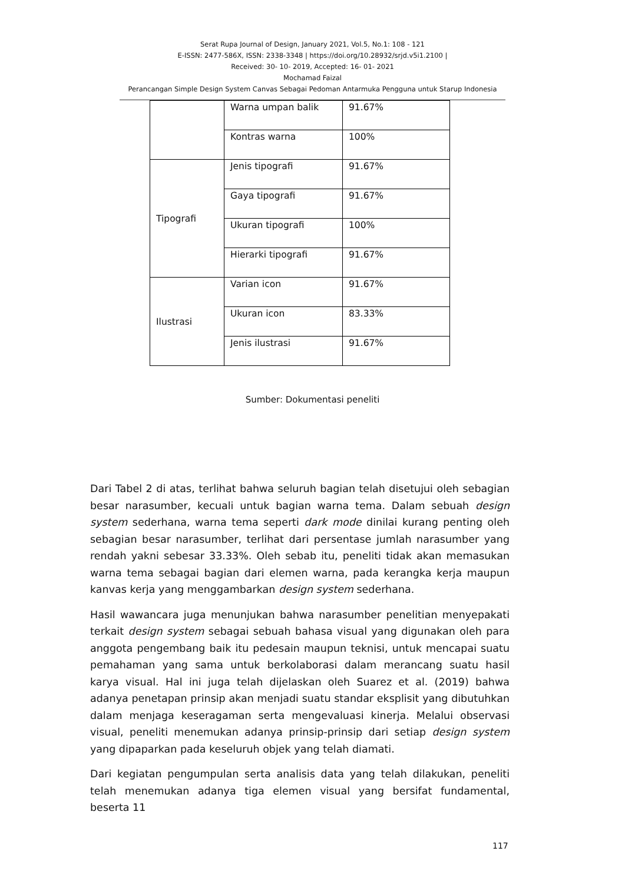Serat Rupa Journal of Design, January 2021, Vol.5, No.1: 108 - 121
E-ISSN: 2477-586X, ISSN: 2338-3348 | https://doi.org/10.28932/srjd.v5i1.2100 |
Received: 30- 10- 2019, Accepted: 16- 01- 2021
Mochamad Faizal
Perancangan Simple Design System Canvas Sebagai Pedoman Antarmuka Pengguna untuk Starup Indonesia
| | Warna umpan balik | 91.67% |
| | Kontras warna | 100% |
| Tipografi | Jenis tipografi | 91.67% |
| | Gaya tipografi | 91.67% |
| | Ukuran tipografi | 100% |
| | Hierarki tipografi | 91.67% |
| Ilustrasi | Varian icon | 91.67% |
| | Ukuran icon | 83.33% |
| | Jenis ilustrasi | 91.67% |
Sumber: Dokumentasi peneliti
Dari Tabel 2 di atas, terlihat bahwa seluruh bagian telah disetujui oleh sebagian besar narasumber, kecuali untuk bagian warna tema. Dalam sebuah design system sederhana, warna tema seperti dark mode dinilai kurang penting oleh sebagian besar narasumber, terlihat dari persentase jumlah narasumber yang rendah yakni sebesar 33.33%. Oleh sebab itu, peneliti tidak akan memasukan warna tema sebagai bagian dari elemen warna, pada kerangka kerja maupun kanvas kerja yang menggambarkan design system sederhana.
Hasil wawancara juga menunjukan bahwa narasumber penelitian menyepakati terkait design system sebagai sebuah bahasa visual yang digunakan oleh para anggota pengembang baik itu pedesain maupun teknisi, untuk mencapai suatu pemahaman yang sama untuk berkolaborasi dalam merancang suatu hasil karya visual. Hal ini juga telah dijelaskan oleh Suarez et al. (2019) bahwa adanya penetapan prinsip akan menjadi suatu standar eksplisit yang dibutuhkan dalam menjaga keseragaman serta mengevaluasi kinerja. Melalui observasi visual, peneliti menemukan adanya prinsip-prinsip dari setiap design system yang dipaparkan pada keseluruh objek yang telah diamati.
Dari kegiatan pengumpulan serta analisis data yang telah dilakukan, peneliti telah menemukan adanya tiga elemen visual yang bersifat fundamental, beserta 11
117